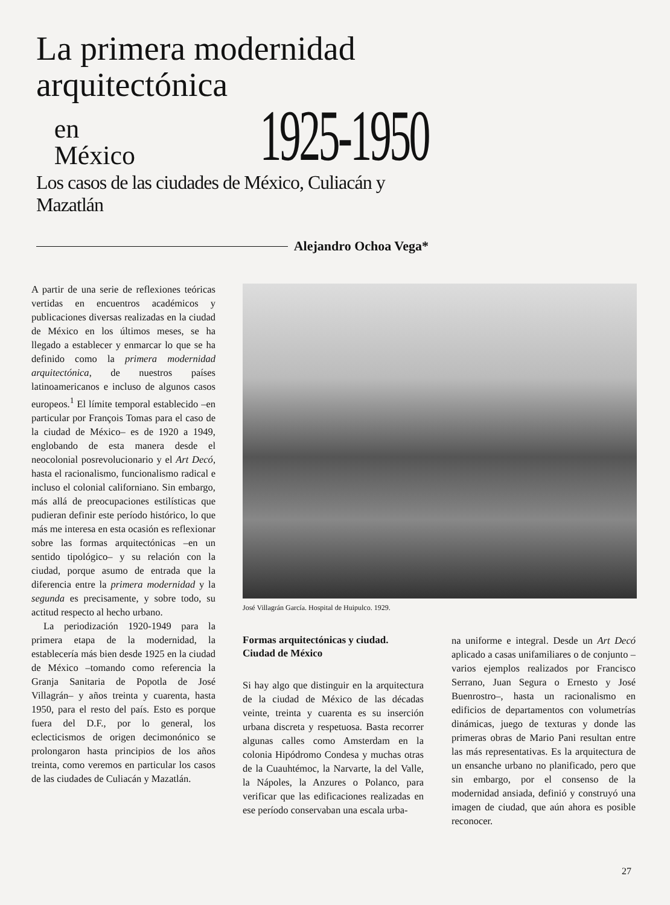La primera modernidad
arquitectónica
en
México
1925-1950
Los casos de las ciudades de México, Culiacán y Mazatlán
Alejandro Ochoa Vega*
A partir de una serie de reflexiones teóricas vertidas en encuentros académicos y publicaciones diversas realizadas en la ciudad de México en los últimos meses, se ha llegado a establecer y enmarcar lo que se ha definido como la primera modernidad arquitectónica, de nuestros países latinoamericanos e incluso de algunos casos europeos.<sup>1</sup> El límite temporal establecido –en particular por François Tomas para el caso de la ciudad de México– es de 1920 a 1949, englobando de esta manera desde el neocolonial posrevolucionario y el Art Decó, hasta el racionalismo, funcionalismo radical e incluso el colonial californiano. Sin embargo, más allá de preocupaciones estilísticas que pudieran definir este período histórico, lo que más me interesa en esta ocasión es reflexionar sobre las formas arquitectónicas –en un sentido tipológico– y su relación con la ciudad, porque asumo de entrada que la diferencia entre la primera modernidad y la segunda es precisamente, y sobre todo, su actitud respecto al hecho urbano.
La periodización 1920-1949 para la primera etapa de la modernidad, la establecería más bien desde 1925 en la ciudad de México –tomando como referencia la Granja Sanitaria de Popotla de José Villagrán– y años treinta y cuarenta, hasta 1950, para el resto del país. Esto es porque fuera del D.F., por lo general, los eclecticismos de origen decimonónico se prolongaron hasta principios de los años treinta, como veremos en particular los casos de las ciudades de Culiacán y Mazatlán.
José Villagrán García. Hospital de Huipulco. 1929.
Formas arquitectónicas y ciudad.
Ciudad de México
Si hay algo que distinguir en la arquitectura de la ciudad de México de las décadas veinte, treinta y cuarenta es su inserción urbana discreta y respetuosa. Basta recorrer algunas calles como Amsterdam en la colonia Hipódromo Condesa y muchas otras de la Cuauhtémoc, la Narvarte, la del Valle, la Nápoles, la Anzures o Polanco, para verificar que las edificaciones realizadas en ese período conservaban una escala urba-
na uniforme e integral. Desde un Art Decó aplicado a casas unifamiliares o de conjunto –varios ejemplos realizados por Francisco Serrano, Juan Segura o Ernesto y José Buenrostro–, hasta un racionalismo en edificios de departamentos con volumetrías dinámicas, juego de texturas y donde las primeras obras de Mario Pani resultan entre las más representativas. Es la arquitectura de un ensanche urbano no planificado, pero que sin embargo, por el consenso de la modernidad ansiada, definió y construyó una imagen de ciudad, que aún ahora es posible reconocer.
27